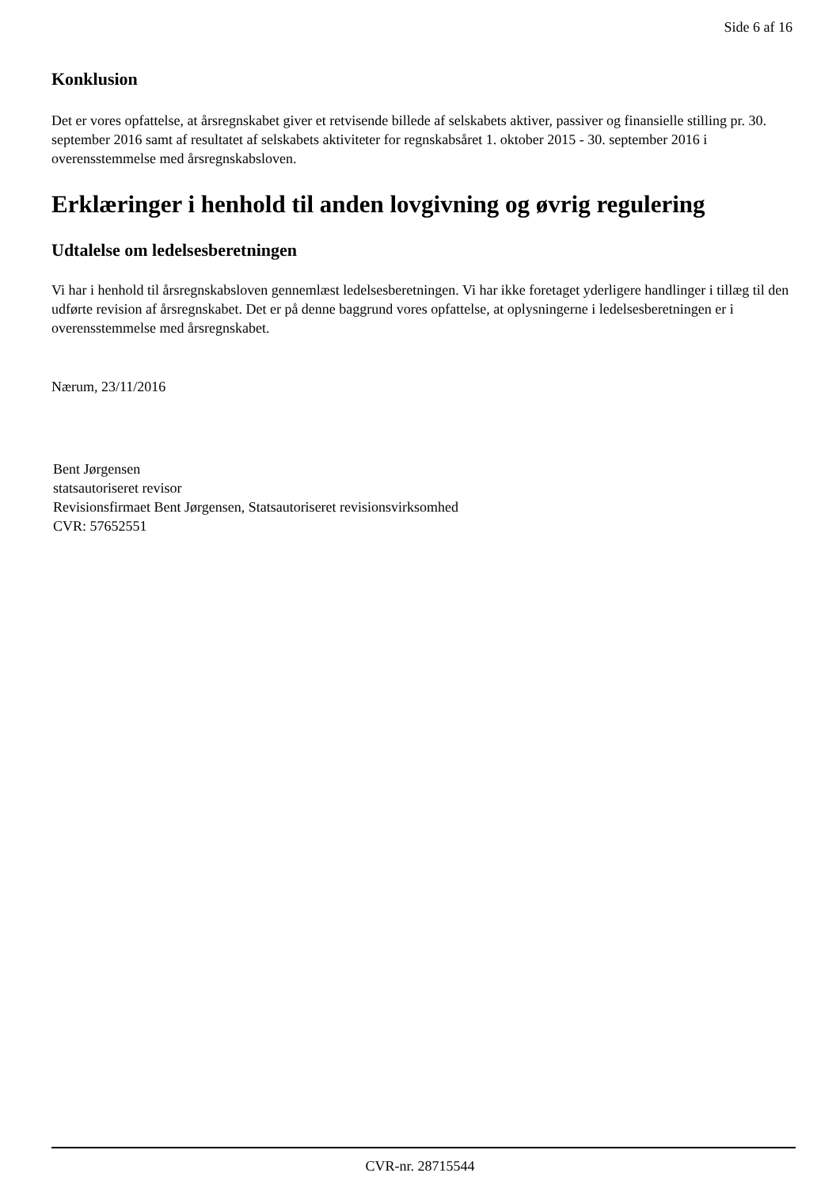Side 6 af 16
Konklusion
Det er vores opfattelse, at årsregnskabet giver et retvisende billede af selskabets aktiver, passiver og finansielle stilling pr. 30. september 2016 samt af resultatet af selskabets aktiviteter for regnskabsåret 1. oktober 2015 - 30. september 2016 i overensstemmelse med årsregnskabsloven.
Erklæringer i henhold til anden lovgivning og øvrig regulering
Udtalelse om ledelsesberetningen
Vi har i henhold til årsregnskabsloven gennemlæst ledelsesberetningen. Vi har ikke foretaget yderligere handlinger i tillæg til den udførte revision af årsregnskabet. Det er på denne baggrund vores opfattelse, at oplysningerne i ledelsesberetningen er i overensstemmelse med årsregnskabet.
Nærum, 23/11/2016
Bent Jørgensen
statsautoriseret revisor
Revisionsfirmaet Bent Jørgensen, Statsautoriseret revisionsvirksomhed
CVR: 57652551
CVR-nr. 28715544